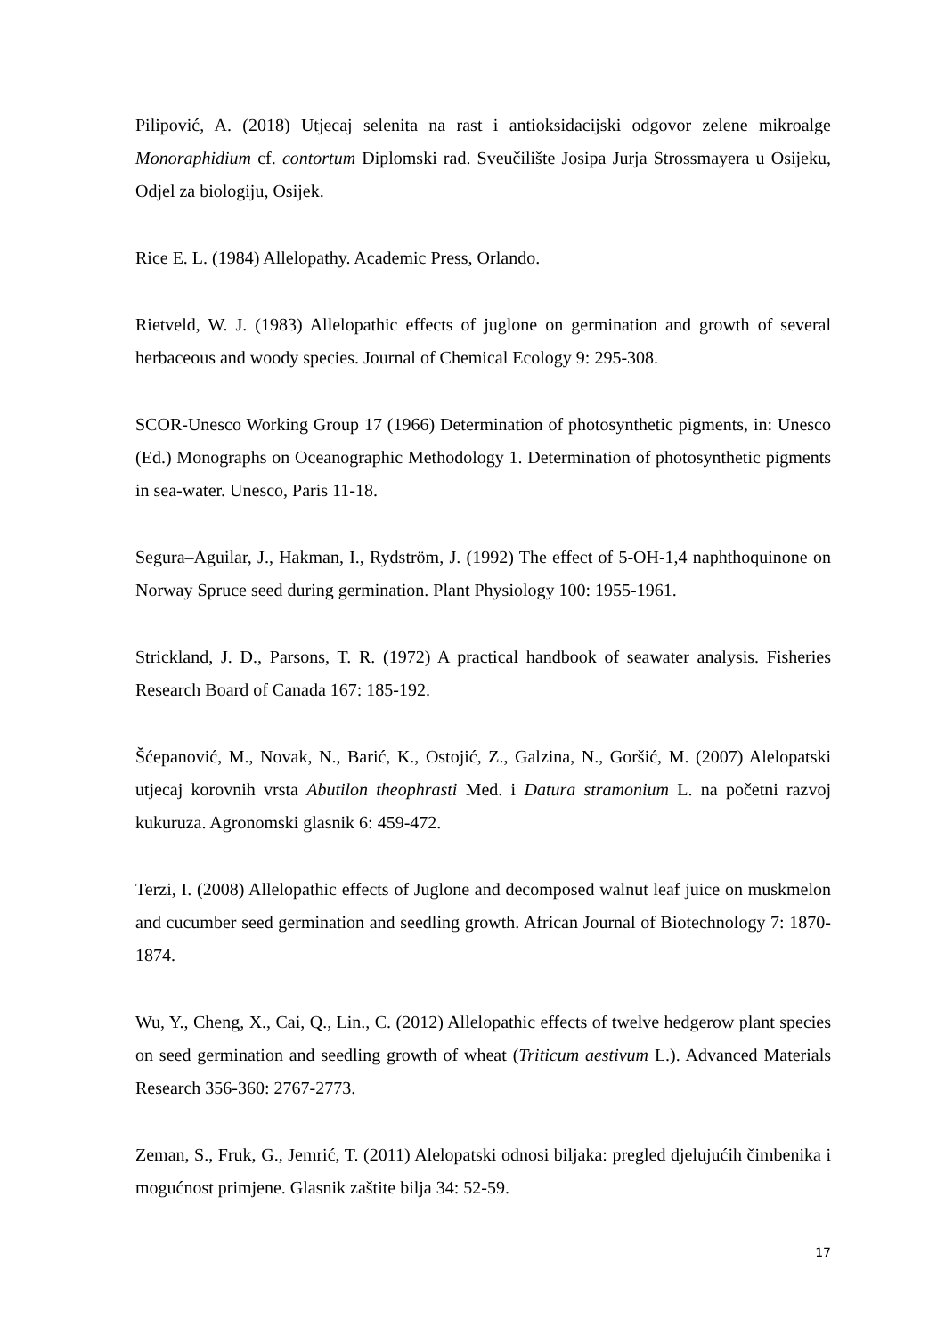Pilipović, A. (2018) Utjecaj selenita na rast i antioksidacijski odgovor zelene mikroalge Monoraphidium cf. contortum Diplomski rad. Sveučilište Josipa Jurja Strossmayera u Osijeku, Odjel za biologiju, Osijek.
Rice E. L. (1984) Allelopathy. Academic Press, Orlando.
Rietveld, W. J. (1983) Allelopathic effects of juglone on germination and growth of several herbaceous and woody species. Journal of Chemical Ecology 9: 295-308.
SCOR-Unesco Working Group 17 (1966) Determination of photosynthetic pigments, in: Unesco (Ed.) Monographs on Oceanographic Methodology 1. Determination of photosynthetic pigments in sea-water. Unesco, Paris 11-18.
Segura–Aguilar, J., Hakman, I., Rydström, J. (1992) The effect of 5-OH-1,4 naphthoquinone on Norway Spruce seed during germination. Plant Physiology 100: 1955-1961.
Strickland, J. D., Parsons, T. R. (1972) A practical handbook of seawater analysis. Fisheries Research Board of Canada 167: 185-192.
Šćepanović, M., Novak, N., Barić, K., Ostojić, Z., Galzina, N., Goršić, M. (2007) Alelopatski utjecaj korovnih vrsta Abutilon theophrasti Med. i Datura stramonium L. na početni razvoj kukuruza. Agronomski glasnik 6: 459-472.
Terzi, I. (2008) Allelopathic effects of Juglone and decomposed walnut leaf juice on muskmelon and cucumber seed germination and seedling growth. African Journal of Biotechnology 7: 1870-1874.
Wu, Y., Cheng, X., Cai, Q., Lin., C. (2012) Allelopathic effects of twelve hedgerow plant species on seed germination and seedling growth of wheat (Triticum aestivum L.). Advanced Materials Research 356-360: 2767-2773.
Zeman, S., Fruk, G., Jemrić, T. (2011) Alelopatski odnosi biljaka: pregled djelujućih čimbenika i mogućnost primjene. Glasnik zaštite bilja 34: 52-59.
17